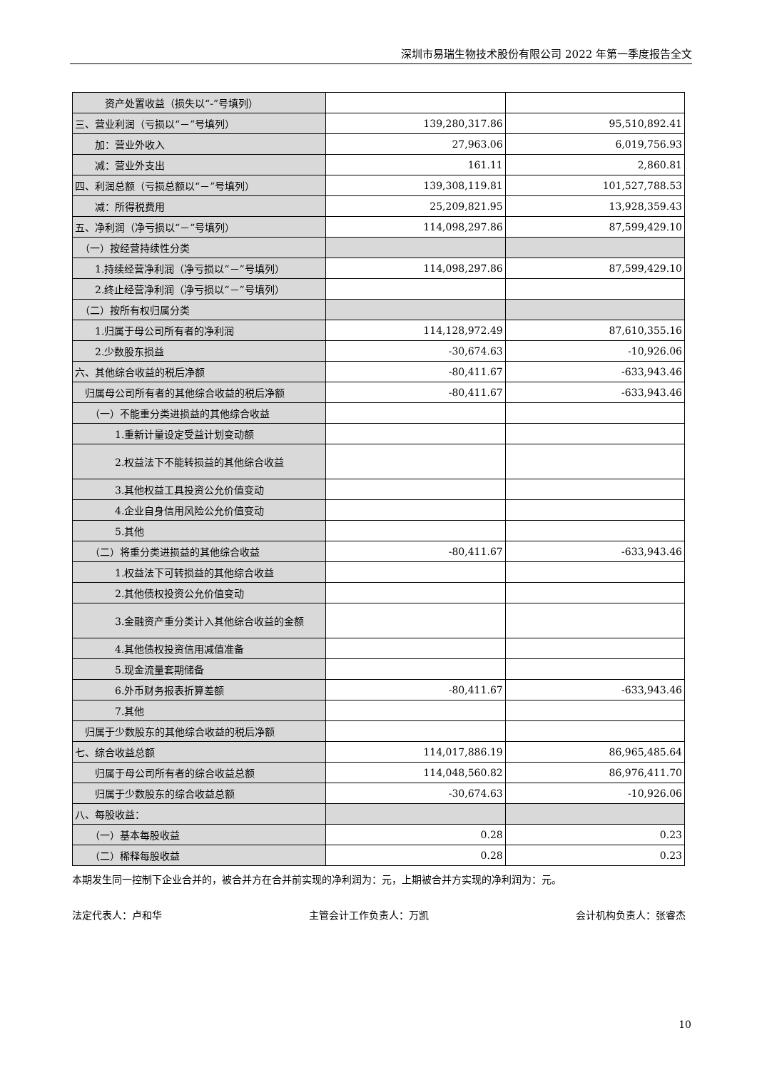深圳市易瑞生物技术股份有限公司 2022 年第一季度报告全文
| 资产处置收益（损失以“-”号填列） | | |
| 三、营业利润（亏损以“－”号填列） | 139,280,317.86 | 95,510,892.41 |
| 加：营业外收入 | 27,963.06 | 6,019,756.93 |
| 减：营业外支出 | 161.11 | 2,860.81 |
| 四、利润总额（亏损总额以“－”号填列） | 139,308,119.81 | 101,527,788.53 |
| 减：所得税费用 | 25,209,821.95 | 13,928,359.43 |
| 五、净利润（净亏损以“－”号填列） | 114,098,297.86 | 87,599,429.10 |
| （一）按经营持续性分类 | | |
| 1.持续经营净利润（净亏损以“－”号填列） | 114,098,297.86 | 87,599,429.10 |
| 2.终止经营净利润（净亏损以“－”号填列） | | |
| （二）按所有权归属分类 | | |
| 1.归属于母公司所有者的净利润 | 114,128,972.49 | 87,610,355.16 |
| 2.少数股东损益 | -30,674.63 | -10,926.06 |
| 六、其他综合收益的税后净额 | -80,411.67 | -633,943.46 |
| 归属母公司所有者的其他综合收益的税后净额 | -80,411.67 | -633,943.46 |
| （一）不能重分类进损益的其他综合收益 | | |
| 1.重新计量设定受益计划变动额 | | |
| 2.权益法下不能转损益的其他综合收益 | | |
| 3.其他权益工具投资公允价值变动 | | |
| 4.企业自身信用风险公允价值变动 | | |
| 5.其他 | | |
| （二）将重分类进损益的其他综合收益 | -80,411.67 | -633,943.46 |
| 1.权益法下可转损益的其他综合收益 | | |
| 2.其他债权投资公允价值变动 | | |
| 3.金融资产重分类计入其他综合收益的金额 | | |
| 4.其他债权投资信用减值准备 | | |
| 5.现金流量套期储备 | | |
| 6.外币财务报表折算差额 | -80,411.67 | -633,943.46 |
| 7.其他 | | |
| 归属于少数股东的其他综合收益的税后净额 | | |
| 七、综合收益总额 | 114,017,886.19 | 86,965,485.64 |
| 归属于母公司所有者的综合收益总额 | 114,048,560.82 | 86,976,411.70 |
| 归属于少数股东的综合收益总额 | -30,674.63 | -10,926.06 |
| 八、每股收益： | | |
| （一）基本每股收益 | 0.28 | 0.23 |
| （二）稀释每股收益 | 0.28 | 0.23 |
本期发生同一控制下企业合并的，被合并方在合并前实现的净利润为：元，上期被合并方实现的净利润为：元。
法定代表人：卢和华 主管会计工作负责人：万凯 会计机构负责人：张睿杰
10